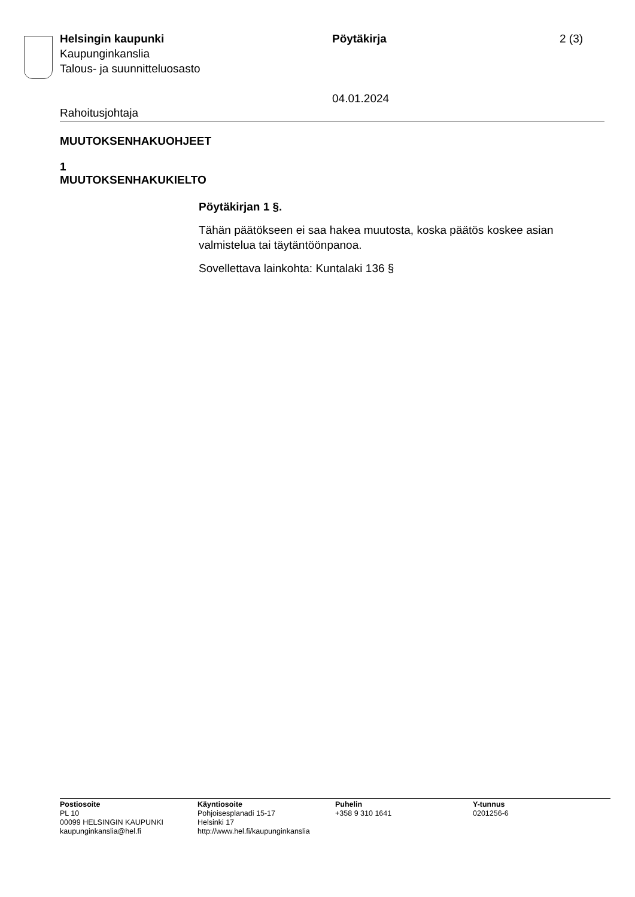Helsingin kaupunki
Kaupunginkanslia
Talous- ja suunnitteluosasto
Pöytäkirja
04.01.2024
2 (3)
Rahoitusjohtaja
MUUTOKSENHAKUOHJEET
1
MUUTOKSENHAKUKIELTO
Pöytäkirjan 1 §.
Tähän päätökseen ei saa hakea muutosta, koska päätös koskee asian valmistelua tai täytäntöönpanoa.
Sovellettava lainkohta: Kuntalaki 136 §
Postiosoite
PL 10
00099 HELSINGIN KAUPUNKI
kaupunginkanslia@hel.fi
Käyntiosoite
Pohjoisesplanadi 15-17
Helsinki 17
http://www.hel.fi/kaupunginkanslia
Puhelin
+358 9 310 1641
Y-tunnus
0201256-6